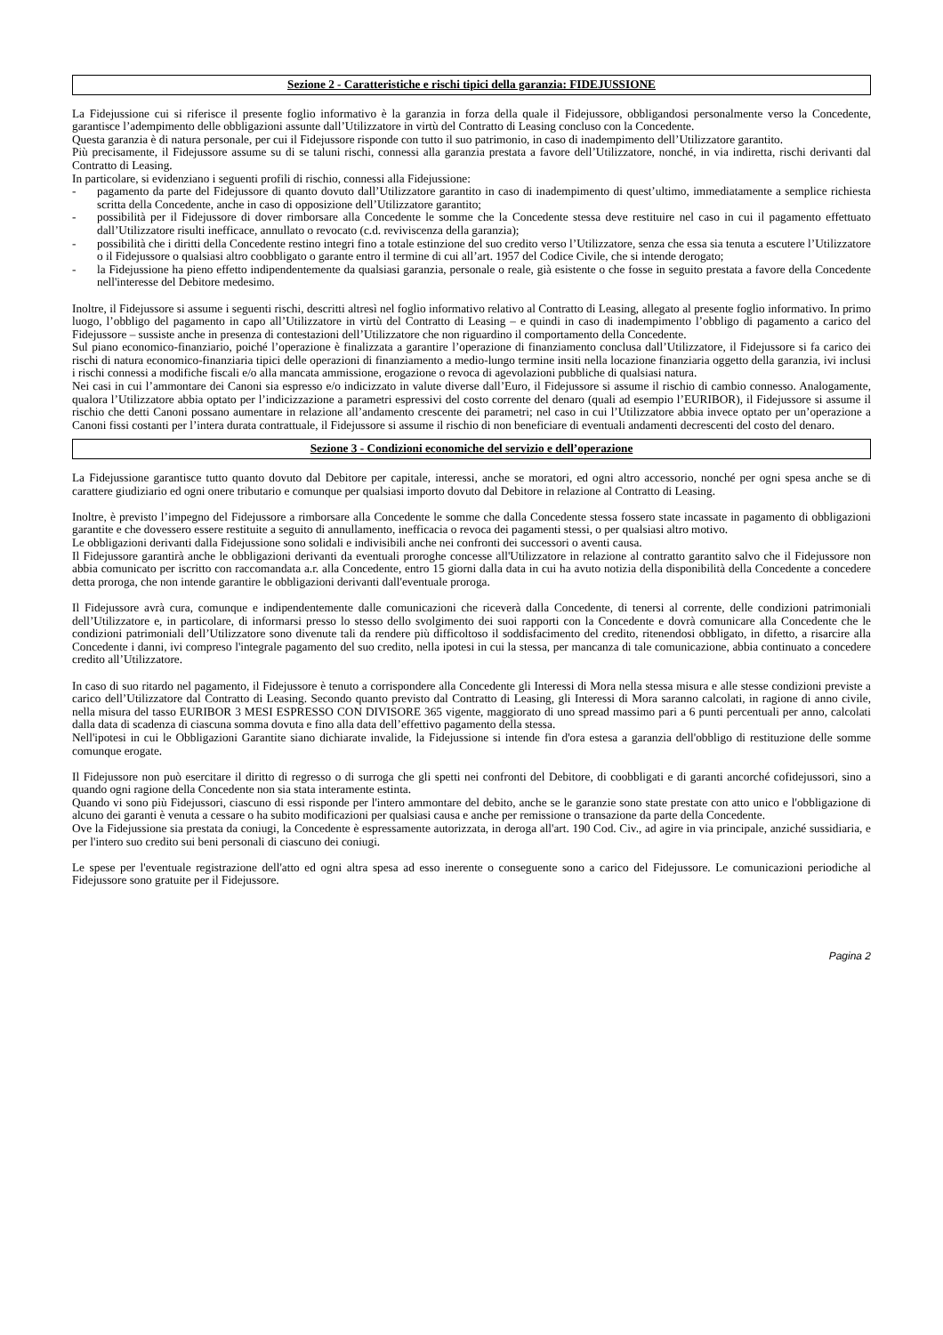Sezione 2 - Caratteristiche e rischi tipici della garanzia: FIDEJUSSIONE
La Fidejussione cui si riferisce il presente foglio informativo è la garanzia in forza della quale il Fidejussore, obbligandosi personalmente verso la Concedente, garantisce l’adempimento delle obbligazioni assunte dall’Utilizzatore in virtù del Contratto di Leasing concluso con la Concedente.
Questa garanzia è di natura personale, per cui il Fidejussore risponde con tutto il suo patrimonio, in caso di inadempimento dell’Utilizzatore garantito.
Più precisamente, il Fidejussore assume su di se taluni rischi, connessi alla garanzia prestata a favore dell’Utilizzatore, nonché, in via indiretta, rischi derivanti dal Contratto di Leasing.
In particolare, si evidenziano i seguenti profili di rischio, connessi alla Fidejussione:
- pagamento da parte del Fidejussore di quanto dovuto dall’Utilizzatore garantito in caso di inadempimento di quest’ultimo, immediatamente a semplice richiesta scritta della Concedente, anche in caso di opposizione dell’Utilizzatore garantito;
- possibilità per il Fidejussore di dover rimborsare alla Concedente le somme che la Concedente stessa deve restituire nel caso in cui il pagamento effettuato dall’Utilizzatore risulti inefficace, annullato o revocato (c.d. reviviscenza della garanzia);
- possibilità che i diritti della Concedente restino integri fino a totale estinzione del suo credito verso l’Utilizzatore, senza che essa sia tenuta a escutere l’Utilizzatore o il Fidejussore o qualsiasi altro coobbligato o garante entro il termine di cui all’art. 1957 del Codice Civile, che si intende derogato;
- la Fidejussione ha pieno effetto indipendentemente da qualsiasi garanzia, personale o reale, già esistente o che fosse in seguito prestata a favore della Concedente nell'interesse del Debitore medesimo.
Inoltre, il Fidejussore si assume i seguenti rischi, descritti altresì nel foglio informativo relativo al Contratto di Leasing, allegato al presente foglio informativo. In primo luogo, l’obbligo del pagamento in capo all’Utilizzatore in virtù del Contratto di Leasing – e quindi in caso di inadempimento l’obbligo di pagamento a carico del Fidejussore – sussiste anche in presenza di contestazioni dell’Utilizzatore che non riguardino il comportamento della Concedente.
Sul piano economico-finanziario, poiché l’operazione è finalizzata a garantire l’operazione di finanziamento conclusa dall’Utilizzatore, il Fidejussore si fa carico dei rischi di natura economico-finanziaria tipici delle operazioni di finanziamento a medio-lungo termine insiti nella locazione finanziaria oggetto della garanzia, ivi inclusi i rischi connessi a modifiche fiscali e/o alla mancata ammissione, erogazione o revoca di agevolazioni pubbliche di qualsiasi natura.
Nei casi in cui l’ammontare dei Canoni sia espresso e/o indicizzato in valute diverse dall’Euro, il Fidejussore si assume il rischio di cambio connesso. Analogamente, qualora l’Utilizzatore abbia optato per l’indicizzazione a parametri espressivi del costo corrente del denaro (quali ad esempio l’EURIBOR), il Fidejussore si assume il rischio che detti Canoni possano aumentare in relazione all’andamento crescente dei parametri; nel caso in cui l’Utilizzatore abbia invece optato per un’operazione a Canoni fissi costanti per l’intera durata contrattuale, il Fidejussore si assume il rischio di non beneficiare di eventuali andamenti decrescenti del costo del denaro.
Sezione 3 - Condizioni economiche del servizio e dell’operazione
La Fidejussione garantisce tutto quanto dovuto dal Debitore per capitale, interessi, anche se moratori, ed ogni altro accessorio, nonché per ogni spesa anche se di carattere giudiziario ed ogni onere tributario e comunque per qualsiasi importo dovuto dal Debitore in relazione al Contratto di Leasing.
Inoltre, è previsto l’impegno del Fidejussore a rimborsare alla Concedente le somme che dalla Concedente stessa fossero state incassate in pagamento di obbligazioni garantite e che dovessero essere restituite a seguito di annullamento, inefficacia o revoca dei pagamenti stessi, o per qualsiasi altro motivo.
Le obbligazioni derivanti dalla Fidejussione sono solidali e indivisibili anche nei confronti dei successori o aventi causa.
Il Fidejussore garantirà anche le obbligazioni derivanti da eventuali proroghe concesse all'Utilizzatore in relazione al contratto garantito salvo che il Fidejussore non abbia comunicato per iscritto con raccomandata a.r. alla Concedente, entro 15 giorni dalla data in cui ha avuto notizia della disponibilità della Concedente a concedere detta proroga, che non intende garantire le obbligazioni derivanti dall'eventuale proroga.
Il Fidejussore avrà cura, comunque e indipendentemente dalle comunicazioni che riceverà dalla Concedente, di tenersi al corrente, delle condizioni patrimoniali dell’Utilizzatore e, in particolare, di informarsi presso lo stesso dello svolgimento dei suoi rapporti con la Concedente e dovrà comunicare alla Concedente che le condizioni patrimoniali dell’Utilizzatore sono divenute tali da rendere più difficoltoso il soddisfacimento del credito, ritenendosi obbligato, in difetto, a risarcire alla Concedente i danni, ivi compreso l'integrale pagamento del suo credito, nella ipotesi in cui la stessa, per mancanza di tale comunicazione, abbia continuato a concedere credito all’Utilizzatore.
In caso di suo ritardo nel pagamento, il Fidejussore è tenuto a corrispondere alla Concedente gli Interessi di Mora nella stessa misura e alle stesse condizioni previste a carico dell’Utilizzatore dal Contratto di Leasing. Secondo quanto previsto dal Contratto di Leasing, gli Interessi di Mora saranno calcolati, in ragione di anno civile, nella misura del tasso EURIBOR 3 MESI ESPRESSO CON DIVISORE 365 vigente, maggiorato di uno spread massimo pari a 6 punti percentuali per anno, calcolati dalla data di scadenza di ciascuna somma dovuta e fino alla data dell’effettivo pagamento della stessa.
Nell'ipotesi in cui le Obbligazioni Garantite siano dichiarate invalide, la Fidejussione si intende fin d'ora estesa a garanzia dell'obbligo di restituzione delle somme comunque erogate.
Il Fidejussore non può esercitare il diritto di regresso o di surroga che gli spetti nei confronti del Debitore, di coobbligati e di garanti ancorché cofidejussori, sino a quando ogni ragione della Concedente non sia stata interamente estinta.
Quando vi sono più Fidejussori, ciascuno di essi risponde per l'intero ammontare del debito, anche se le garanzie sono state prestate con atto unico e l'obbligazione di alcuno dei garanti è venuta a cessare o ha subito modificazioni per qualsiasi causa e anche per remissione o transazione da parte della Concedente.
Ove la Fidejussione sia prestata da coniugi, la Concedente è espressamente autorizzata, in deroga all'art. 190 Cod. Civ., ad agire in via principale, anziché sussidiaria, e per l'intero suo credito sui beni personali di ciascuno dei coniugi.
Le spese per l'eventuale registrazione dell'atto ed ogni altra spesa ad esso inerente o conseguente sono a carico del Fidejussore. Le comunicazioni periodiche al Fidejussore sono gratuite per il Fidejussore.
Pagina 2